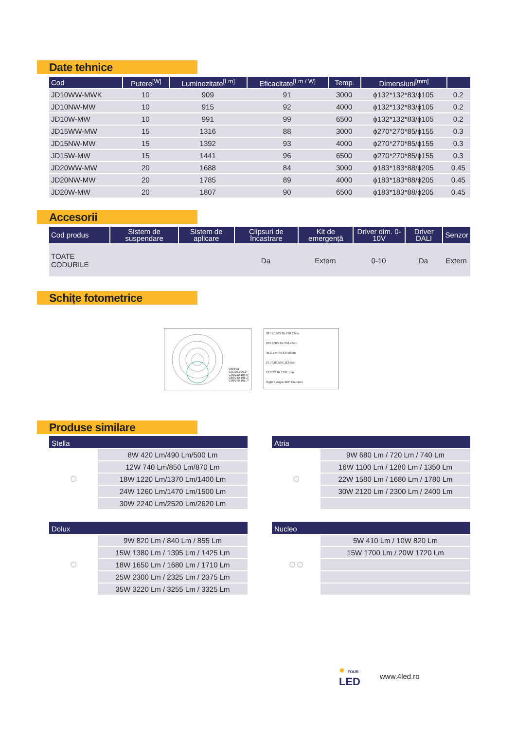Date tehnice
| Cod | Putere<sup>[W]</sup> | Luminozitate<sup>[Lm]</sup> | Eficacitate<sup>[Lm / W]</sup> | Temp. | Dimensiuni<sup>[mm]</sup> | |
| --- | --- | --- | --- | --- | --- | --- |
| JD10WW-MWK | 10 | 909 | 91 | 3000 | ϕ132*132*83/ϕ105 | 0.2 |
| JD10NW-MW | 10 | 915 | 92 | 4000 | ϕ132*132*83/ϕ105 | 0.2 |
| JD10W-MW | 10 | 991 | 99 | 6500 | ϕ132*132*83/ϕ105 | 0.2 |
| JD15WW-MW | 15 | 1316 | 88 | 3000 | ϕ270*270*85/ϕ155 | 0.3 |
| JD15NW-MW | 15 | 1392 | 93 | 4000 | ϕ270*270*85/ϕ155 | 0.3 |
| JD15W-MW | 15 | 1441 | 96 | 6500 | ϕ270*270*85/ϕ155 | 0.3 |
| JD20WW-MW | 20 | 1688 | 84 | 3000 | ϕ183*183*88/ϕ205 | 0.45 |
| JD20NW-MW | 20 | 1785 | 89 | 4000 | ϕ183*183*88/ϕ205 | 0.45 |
| JD20W-MW | 20 | 1807 | 90 | 6500 | ϕ183*183*88/ϕ205 | 0.45 |
Accesorii
| Cod produs | Sistem de suspendare | Sistem de aplicare | Clipsuri de încastrare | Kit de emergență | Driver dim. 0-10V | Driver DALI | Senzor |
| --- | --- | --- | --- | --- | --- | --- | --- |
| TOATE CODURILE | | | Da | Extern | 0-10 | Da | Extern |
Schițe fotometrice
UNIT:cd
C0/180,105.2°
C30/210,105.5°
C60/240,106.2°
C90/270,106.7°
387.9,1303.2lx 278.23cm
101.9,325.6lx 556.43cm
45.3,144.7lx 834.68cm
27.70,88.53lx 112.9cm
16.3,52.1lx 1391.1cm
Hight E Angle:110° Diameter
Produse similare
Stella
◯
8W 420 Lm/490 Lm/500 Lm
12W 740 Lm/850 Lm/870 Lm
18W 1220 Lm/1370 Lm/1400 Lm
24W 1260 Lm/1470 Lm/1500 Lm
30W 2240 Lm/2520 Lm/2620 Lm
Atria
◯
9W 680 Lm / 720 Lm / 740 Lm
16W 1100 Lm / 1280 Lm / 1350 Lm
22W 1580 Lm / 1680 Lm / 1780 Lm
30W 2120 Lm / 2300 Lm / 2400 Lm
Dolux
◯
9W 820 Lm / 840 Lm / 855 Lm
15W 1380 Lm / 1395 Lm / 1425 Lm
18W 1650 Lm / 1680 Lm / 1710 Lm
25W 2300 Lm / 2325 Lm / 2375 Lm
35W 3220 Lm / 3255 Lm / 3325 Lm
Nucleo
◯ ◯
5W 410 Lm / 10W 820 Lm
15W 1700 Lm / 20W 1720 Lm
● FOUR
LED
www.4led.ro